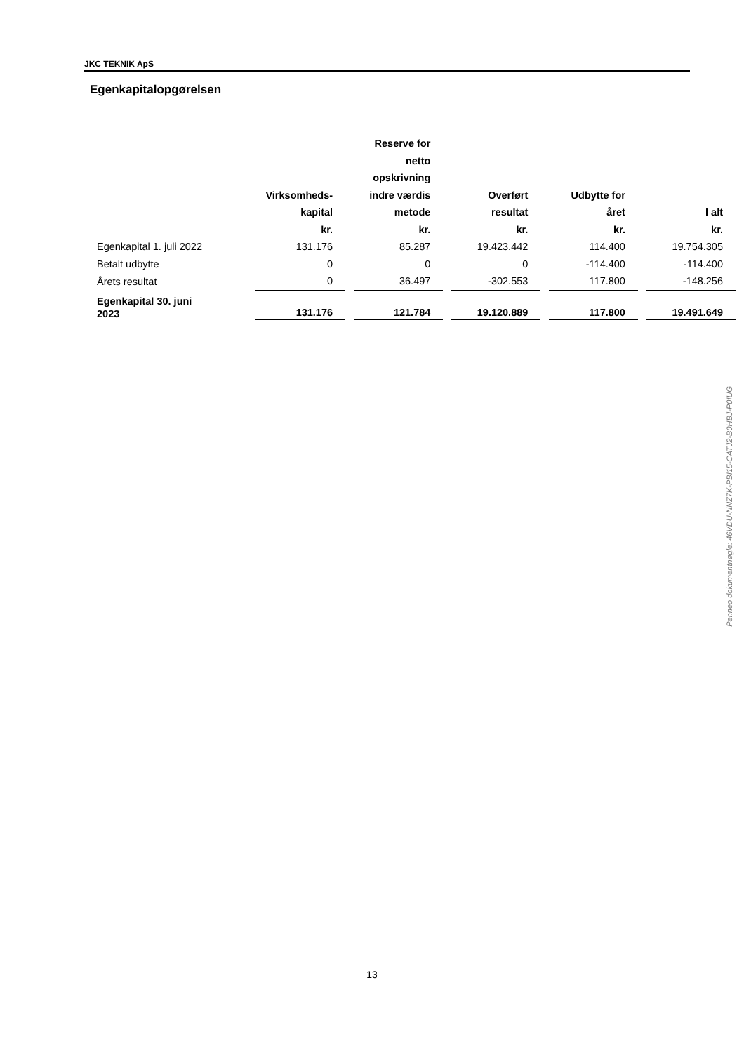JKC TEKNIK ApS
Egenkapitalopgørelsen
| | Virksomheds- kapital kr. | Reserve for netto opskrivning indre værdis metode kr. | Overført resultat kr. | Udbytte for året kr. | I alt kr. |
| --- | --- | --- | --- | --- | --- |
| Egenkapital 1. juli 2022 | 131.176 | 85.287 | 19.423.442 | 114.400 | 19.754.305 |
| Betalt udbytte | 0 | 0 | 0 | -114.400 | -114.400 |
| Årets resultat | 0 | 36.497 | -302.553 | 117.800 | -148.256 |
| Egenkapital 30. juni 2023 | 131.176 | 121.784 | 19.120.889 | 117.800 | 19.491.649 |
Penneo dokumentnøgle: 46VDU-NNZ7K-PBI15-CATJ2-B0HBJ-P0IUG
13